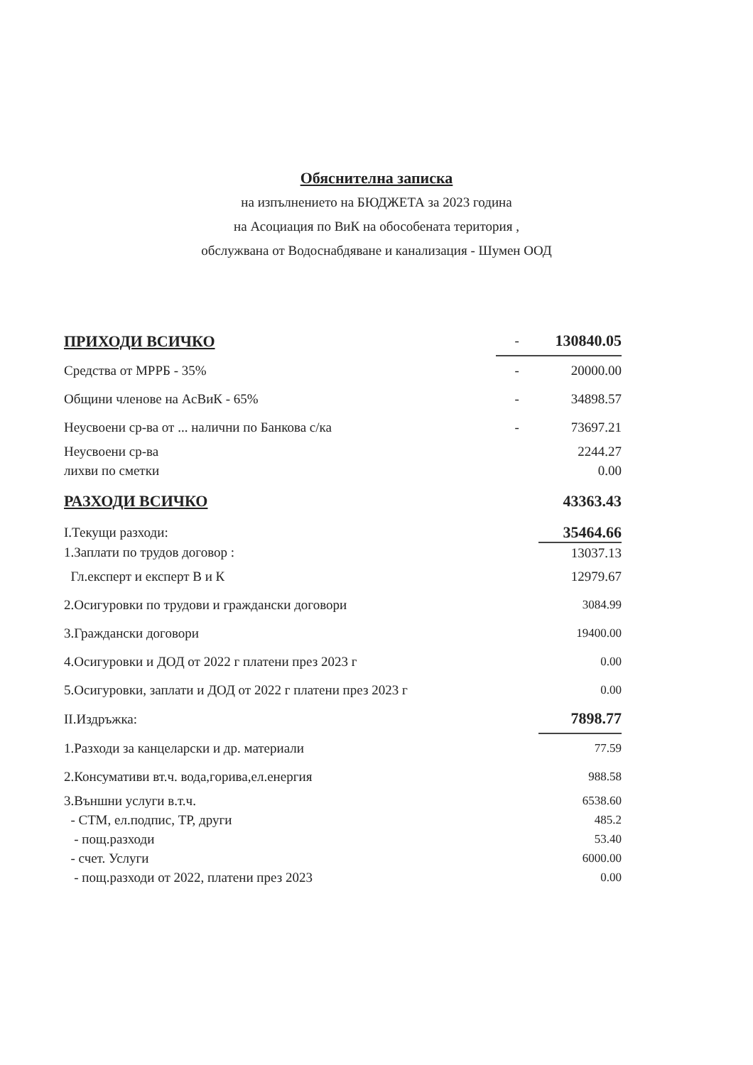Обяснителна записка
на изпълнението на БЮДЖЕТА за 2023 година
на Асоциация по ВиК на обособената територия ,
обслужвана от Водоснабдяване и канализация - Шумен ООД
| ПРИХОДИ ВСИЧКО | - | 130840.05 |
| Средства от МРРБ - 35% | - | 20000.00 |
| Общини членове на АсВиК - 65% | - | 34898.57 |
| Неусвоени ср-ва от ... налични по Банкова с/ка | - | 73697.21 |
| Неусвоени ср-ва | | 2244.27 |
| лихви по сметки | | 0.00 |
| РАЗХОДИ ВСИЧКО | | 43363.43 |
| I.Текущи разходи: | | 35464.66 |
| 1.Заплати по трудов договор : | | 13037.13 |
| Гл.експерт и експерт В и К | | 12979.67 |
| 2.Осигуровки по трудови и граждански договори | | 3084.99 |
| 3.Граждански договори | | 19400.00 |
| 4.Осигуровки и ДОД от 2022 г платени през 2023 г | | 0.00 |
| 5.Осигуровки, заплати и ДОД от 2022 г платени през 2023 г | | 0.00 |
| II.Издръжка: | | 7898.77 |
| 1.Разходи за канцеларски и др. материали | | 77.59 |
| 2.Консумативи вт.ч. вода,горива,ел.енергия | | 988.58 |
| 3.Външни услуги в.т.ч. | | 6538.60 |
| - СТМ, ел.подпис, ТР, други | | 485.2 |
| - пощ.разходи | | 53.40 |
| - счет. Услуги | | 6000.00 |
| - пощ.разходи от 2022, платени през 2023 | | 0.00 |